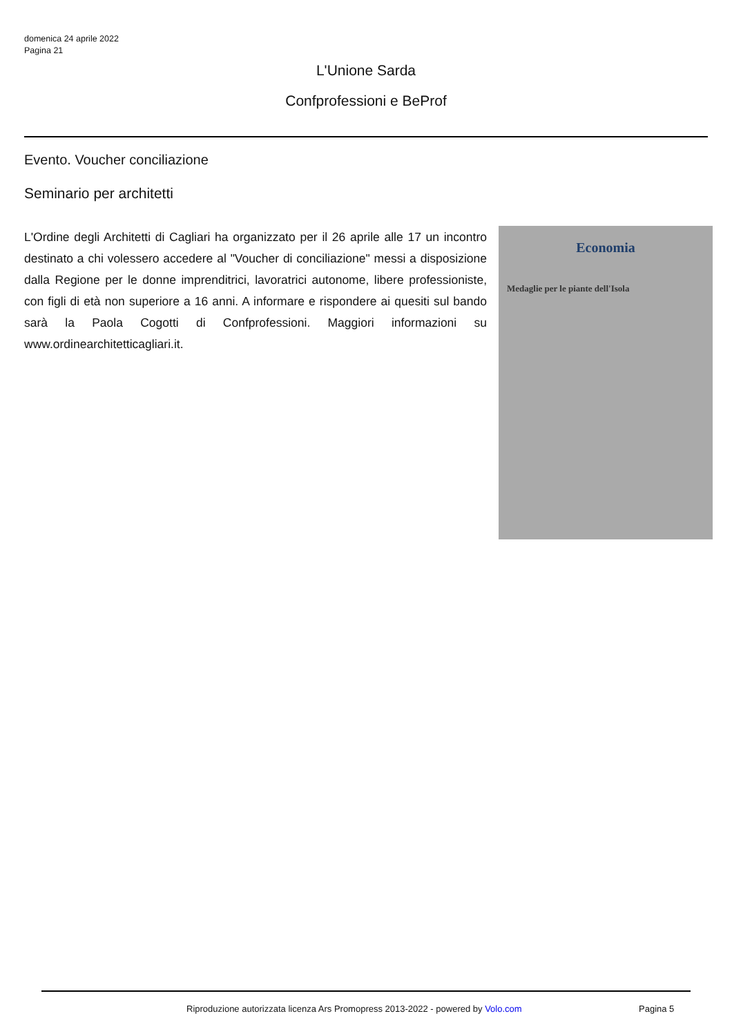domenica 24 aprile 2022
Pagina 21
L'Unione Sarda
Confprofessioni e BeProf
Evento. Voucher conciliazione
Seminario per architetti
L'Ordine degli Architetti di Cagliari ha organizzato per il 26 aprile alle 17 un incontro destinato a chi volessero accedere al "Voucher di conciliazione" messi a disposizione dalla Regione per le donne imprenditrici, lavoratrici autonome, libere professioniste, con figli di età non superiore a 16 anni. A informare e rispondere ai quesiti sul bando sarà la Paola Cogotti di Confprofessioni. Maggiori informazioni su www.ordinearchitetticagliari.it.
Economia
Medaglie per le piante dell'Isola
Riproduzione autorizzata licenza Ars Promopress 2013-2022 - powered by Volo.com
Pagina 5